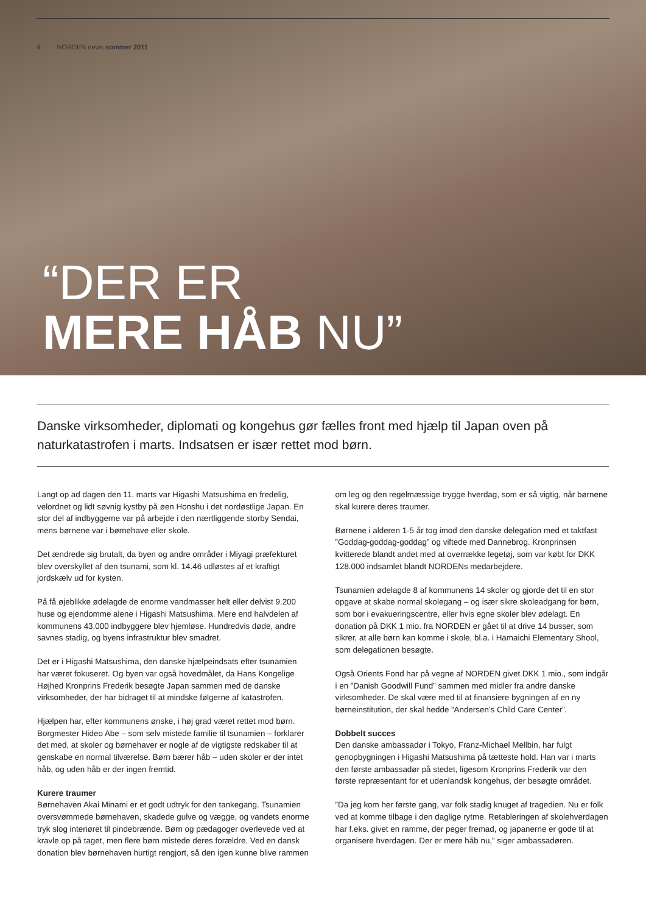4 NORDEN news sommer 2011
“DER ER
MERE HÅB NU”
Danske virksomheder, diplomati og kongehus gør fælles front med hjælp til Japan oven på naturkatastrofen i marts. Indsatsen er især rettet mod børn.
Langt op ad dagen den 11. marts var Higashi Matsushima en fredelig, velordnet og lidt søvnig kystby på øen Honshu i det nordøstlige Japan. En stor del af indbyggerne var på arbejde i den nærtliggende storby Sendai, mens børnene var i børnehave eller skole.
Det ændrede sig brutalt, da byen og andre områder i Miyagi præfekturet blev overskyllet af den tsunami, som kl. 14.46 udløstes af et kraftigt jordskælv ud for kysten.
På få øjeblikke ødelagde de enorme vandmasser helt eller delvist 9.200 huse og ejendomme alene i Higashi Matsushima. Mere end halvdelen af kommunens 43.000 indbyggere blev hjemløse. Hundredvis døde, andre savnes stadig, og byens infrastruktur blev smadret.
Det er i Higashi Matsushima, den danske hjælpeindsats efter tsunamien har været fokuseret. Og byen var også hovedmålet, da Hans Kongelige Højhed Kronprins Frederik besøgte Japan sammen med de danske virksomheder, der har bidraget til at mindske følgerne af katastrofen.
Hjælpen har, efter kommunens ønske, i høj grad været rettet mod børn. Borgmester Hideo Abe – som selv mistede familie til tsunamien – forklarer det med, at skoler og børnehaver er nogle af de vigtigste redskaber til at genskabe en normal tilværelse. Børn bærer håb – uden skoler er der intet håb, og uden håb er der ingen fremtid.
Kurere traumer
Børnehaven Akai Minami er et godt udtryk for den tankegang. Tsunamien oversvømmede børnehaven, skadede gulve og vægge, og vandets enorme tryk slog interiøret til pindebrænde. Børn og pædagoger overlevede ved at kravle op på taget, men flere børn mistede deres forældre. Ved en dansk donation blev børnehaven hurtigt rengjort, så den igen kunne blive rammen om leg og den regelmæssige trygge hverdag, som er så vigtig, når børnene skal kurere deres traumer.
Børnene i alderen 1-5 år tog imod den danske delegation med et taktfast ”Goddag-goddag-goddag” og viftede med Dannebrog. Kronprinsen kvitterede blandt andet med at overrække legetøj, som var købt for DKK 128.000 indsamlet blandt NORDENs medarbejdere.
Tsunamien ødelagde 8 af kommunens 14 skoler og gjorde det til en stor opgave at skabe normal skolegang – og især sikre skoleadgang for børn, som bor i evakueringscentre, eller hvis egne skoler blev ødelagt. En donation på DKK 1 mio. fra NORDEN er gået til at drive 14 busser, som sikrer, at alle børn kan komme i skole, bl.a. i Hamaichi Elementary Shool, som delegationen besøgte.
Også Orients Fond har på vegne af NORDEN givet DKK 1 mio., som indgår i en ”Danish Goodwill Fund” sammen med midler fra andre danske virksomheder. De skal være med til at finansiere bygningen af en ny børneinstitution, der skal hedde ”Andersen’s Child Care Center”.
Dobbelt succes
Den danske ambassadør i Tokyo, Franz-Michael Mellbin, har fulgt genopbygningen i Higashi Matsushima på tætteste hold. Han var i marts den første ambassadør på stedet, ligesom Kronprins Frederik var den første repræsentant for et udenlandsk kongehus, der besøgte området.
”Da jeg kom her første gang, var folk stadig knuget af tragedien. Nu er folk ved at komme tilbage i den daglige rytme. Retableringen af skolehverdagen har f.eks. givet en ramme, der peger fremad, og japanerne er gode til at organisere hverdagen. Der er mere håb nu,” siger ambassadøren.